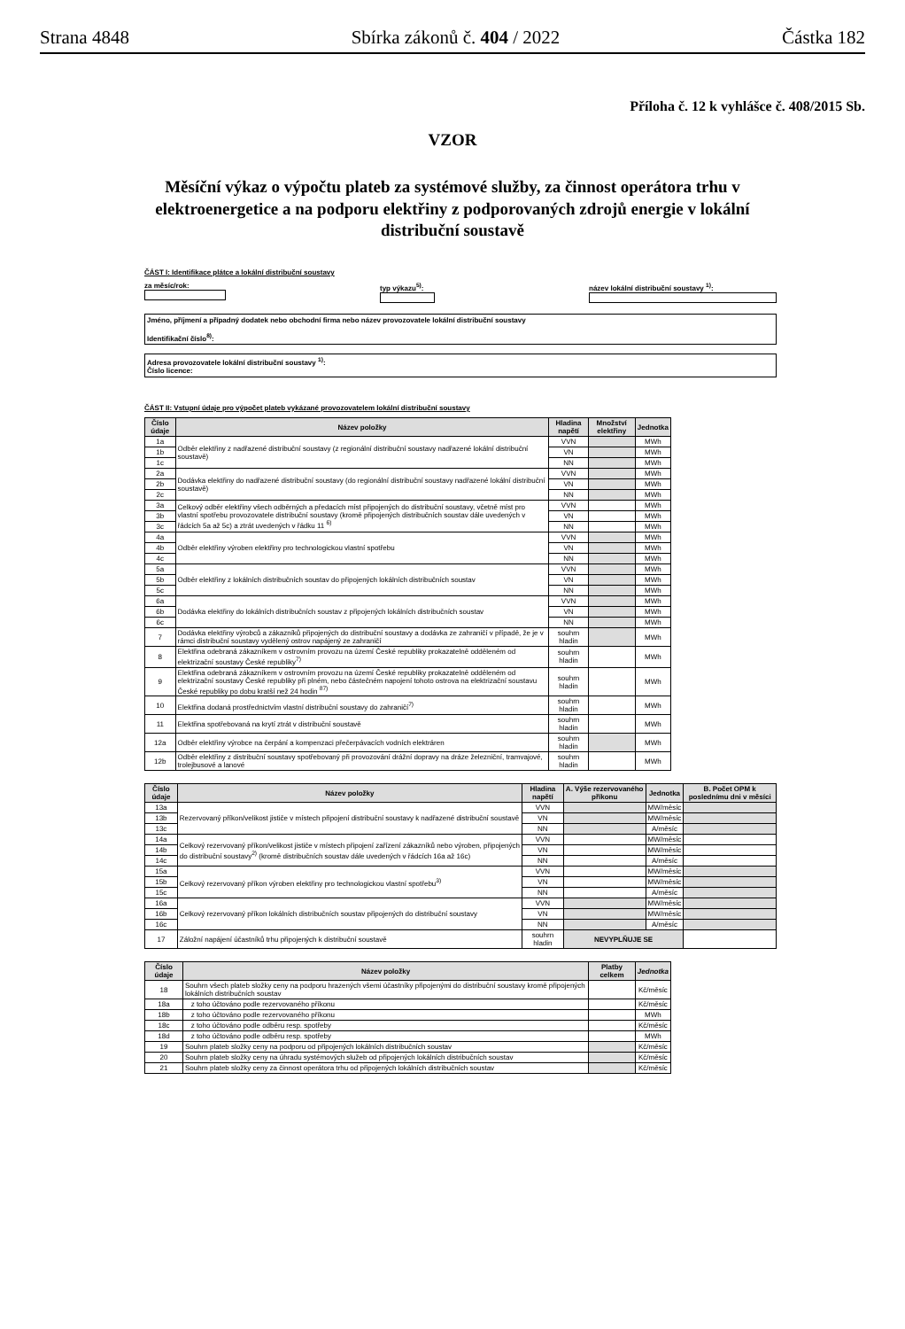Strana 4848 Sbírka zákonů č. 404 / 2022 Částka 182
Příloha č. 12 k vyhlášce č. 408/2015 Sb.
VZOR
Měsíční výkaz o výpočtu plateb za systémové služby, za činnost operátora trhu v elektroenergetice a na podporu elektřiny z podporovaných zdrojů energie v lokální distribuční soustavě
ČÁST I: Identifikace plátce a lokální distribuční soustavy
za měsíc/rok:
typ výkazu<sup>5)</sup>:
název lokální distribuční soustavy <sup>1)</sup>:
Jméno, příjmení a případný dodatek nebo obchodní firma nebo název provozovatele lokální distribuční soustavy
Identifikační číslo<sup>8)</sup>:
Adresa provozovatele lokální distribuční soustavy <sup>1)</sup>:
Číslo licence:
ČÁST II: Vstupní údaje pro výpočet plateb vykázané provozovatelem lokální distribuční soustavy
| Číslo údaje | Název položky | Hladina napětí | Množství elektřiny | Jednotka |
| --- | --- | --- | --- | --- |
| 1a | Odběr elektřiny z nadřazené distribuční soustavy (z regionální distribuční soustavy nadřazené lokální distribuční soustavě) | VVN | | MWh |
| 1b | | VN | | MWh |
| 1c | | NN | | MWh |
| 2a | Dodávka elektřiny do nadřazené distribuční soustavy (do regionální distribuční soustavy nadřazené lokální distribuční soustavě) | VVN | | MWh |
| 2b | | VN | | MWh |
| 2c | | NN | | MWh |
| 3a | Celkový odběr elektřiny všech odběrných a předacích míst připojených do distribuční soustavy, včetně míst pro vlastní spotřebu provozovatele distribuční soustavy (kromě připojených distribučních soustav dále uvedených v řádcích 5a až 5c) a ztrát uvedených v řádku 11 <sup>6)</sup> | VVN | | MWh |
| 3b | | VN | | MWh |
| 3c | | NN | | MWh |
| 4a | Odběr elektřiny výroben elektřiny pro technologickou vlastní spotřebu | VVN | | MWh |
| 4b | | VN | | MWh |
| 4c | | NN | | MWh |
| 5a | Odběr elektřiny z lokálních distribučních soustav do připojených lokálních distribučních soustav | VVN | | MWh |
| 5b | | VN | | MWh |
| 5c | | NN | | MWh |
| 6a | Dodávka elektřiny do lokálních distribučních soustav z připojených lokálních distribučních soustav | VVN | | MWh |
| 6b | | VN | | MWh |
| 6c | | NN | | MWh |
| 7 | Dodávka elektřiny výrobců a zákazníků připojených do distribuční soustavy a dodávka ze zahraničí v případě, že je v rámci distribuční soustavy vydělený ostrov napájený ze zahraničí | souhrn hladin | | MWh |
| 8 | Elektřina odebraná zákazníkem v ostrovním provozu na území České republiky prokazatelně odděleném od elektrizační soustavy České republiky<sup>7)</sup> | souhrn hladin | | MWh |
| 9 | Elektřina odebraná zákazníkem v ostrovním provozu na území České republiky prokazatelně odděleném od elektrizační soustavy České republiky při plném, nebo částečném napojení tohoto ostrova na elektrizační soustavu České republiky po dobu kratší než 24 hodin <sup>87)</sup> | souhrn hladin | | MWh |
| 10 | Elektřina dodaná prostřednictvím vlastní distribuční soustavy do zahraničí<sup>7)</sup> | souhrn hladin | | MWh |
| 11 | Elektřina spotřebovaná na krytí ztrát v distribuční soustavě | souhrn hladin | | MWh |
| 12a | Odběr elektřiny výrobce na čerpání a kompenzaci přečerpávacích vodních elektráren | souhrn hladin | | MWh |
| 12b | Odběr elektřiny z distribuční soustavy spotřebovaný při provozování drážní dopravy na dráze železniční, tramvajové, trolejbusové a lanové | souhrn hladin | | MWh |
| Číslo údaje | Název položky | Hladina napětí | A. Výše rezervovaného příkonu | Jednotka | B. Počet OPM k poslednímu dni v měsíci |
| --- | --- | --- | --- | --- | --- |
| 13a | Rezervovaný příkon/velikost jističe v místech připojení distribuční soustavy k nadřazené distribuční soustavě | VVN | | MW/měsíc | |
| 13b | | VN | | MW/měsíc | |
| 13c | | NN | | A/měsíc | |
| 14a | Celkový rezervovaný příkon/velikost jističe v místech připojení zařízení zákazníků nebo výroben, připojených do distribuční soustavy<sup>2)</sup> (kromě distribučních soustav dále uvedených v řádcích 16a až 16c) | VVN | | MW/měsíc | |
| 14b | | VN | | MW/měsíc | |
| 14c | | NN | | A/měsíc | |
| 15a | Celkový rezervovaný příkon výroben elektřiny pro technologickou vlastní spotřebu<sup>3)</sup> | VVN | | MW/měsíc | |
| 15b | | VN | | MW/měsíc | |
| 15c | | NN | | A/měsíc | |
| 16a | Celkový rezervovaný příkon lokálních distribučních soustav připojených do distribuční soustavy | VVN | | MW/měsíc | |
| 16b | | VN | | MW/měsíc | |
| 16c | | NN | | A/měsíc | |
| 17 | Záložní napájení účastníků trhu připojených k distribuční soustavě | souhrn hladin | NEVYPLŇUJE SE | | |
| Číslo údaje | Název položky | Platby celkem | Jednotka |
| --- | --- | --- | --- |
| 18 | Souhrn všech plateb složky ceny na podporu hrazených všemi účastníky připojenými do distribuční soustavy kromě připojených lokálních distribučních soustav | | Kč/měsíc |
| 18a | z toho účtováno podle rezervovaného příkonu | | Kč/měsíc |
| 18b | z toho účtováno podle rezervovaného příkonu | | MWh |
| 18c | z toho účtováno podle odběru resp. spotřeby | | Kč/měsíc |
| 18d | z toho účtováno podle odběru resp. spotřeby | | MWh |
| 19 | Souhrn plateb složky ceny na podporu od připojených lokálních distribučních soustav | | Kč/měsíc |
| 20 | Souhrn plateb složky ceny na úhradu systémových služeb od připojených lokálních distribučních soustav | | Kč/měsíc |
| 21 | Souhrn plateb složky ceny za činnost operátora trhu od připojených lokálních distribučních soustav | | Kč/měsíc |